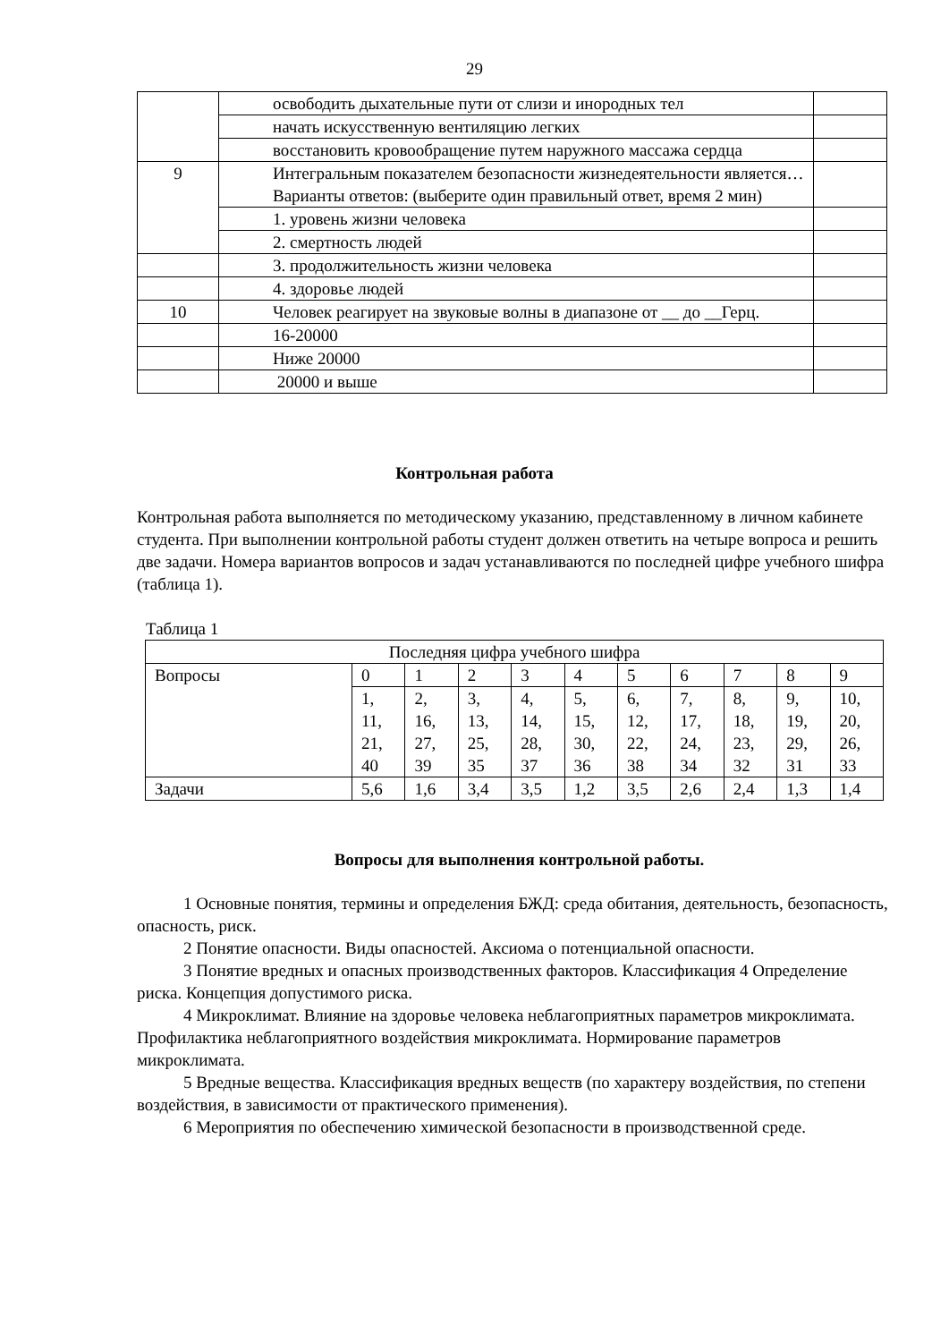29
| | освободить дыхательные пути от слизи и инородных тел | |
| | начать искусственную вентиляцию легких | |
| | восстановить кровообращение путем наружного массажа сердца | |
| 9 | Интегральным показателем безопасности жизнедеятельности является… Варианты ответов: (выберите один правильный ответ, время 2 мин) | |
| | 1. уровень жизни человека | |
| | 2. смертность людей | |
| | 3. продолжительность жизни человека | |
| | 4. здоровье людей | |
| 10 | Человек реагирует на звуковые волны в диапазоне от __ до __Герц. | |
| | 16-20000 | |
| | Ниже 20000 | |
| | 20000 и выше | |
Контрольная работа
Контрольная работа выполняется по методическому указанию, представленному в личном кабинете студента. При выполнении контрольной работы студент должен ответить на четыре вопроса и решить две задачи. Номера вариантов вопросов и задач устанавливаются по последней цифре учебного шифра (таблица 1).
Таблица 1
| Последняя цифра учебного шифра | | | | | | | | | | |
| Вопросы | 0 | 1 | 2 | 3 | 4 | 5 | 6 | 7 | 8 | 9 |
| | 1, 11, 21, 40 | 2, 16, 27, 39 | 3, 13, 25, 35 | 4, 14, 28, 37 | 5, 15, 30, 36 | 6, 12, 22, 38 | 7, 17, 24, 34 | 8, 18, 23, 32 | 9, 19, 29, 31 | 10, 20, 26, 33 |
| Задачи | 5,6 | 1,6 | 3,4 | 3,5 | 1,2 | 3,5 | 2,6 | 2,4 | 1,3 | 1,4 |
Вопросы для выполнения контрольной работы.
1 Основные понятия, термины и определения БЖД: среда обитания, деятельность, безопасность, опасность, риск.
2 Понятие опасности. Виды опасностей. Аксиома о потенциальной опасности.
3 Понятие вредных и опасных производственных факторов. Классификация 4 Определение риска. Концепция допустимого риска.
4 Микроклимат. Влияние на здоровье человека неблагоприятных параметров микроклимата. Профилактика неблагоприятного воздействия микроклимата. Нормирование параметров микроклимата.
5 Вредные вещества. Классификация вредных веществ (по характеру воздействия, по степени воздействия, в зависимости от практического применения).
6 Мероприятия по обеспечению химической безопасности в производственной среде.